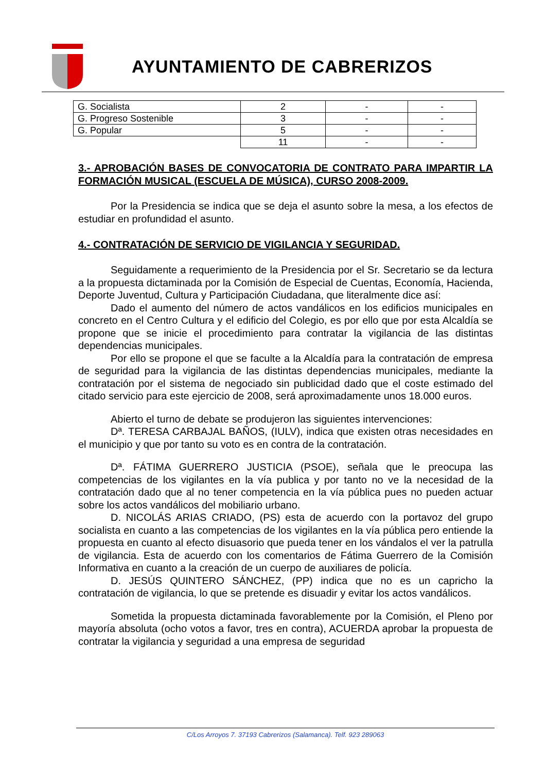AYUNTAMIENTO DE CABRERIZOS
| G. Socialista | 2 | - | - |
| G. Progreso Sostenible | 3 | - | - |
| G. Popular | 5 | - | - |
| | 11 | - | - |
3.- APROBACIÓN BASES DE CONVOCATORIA DE CONTRATO PARA IMPARTIR LA FORMACIÓN MUSICAL (ESCUELA DE MÚSICA), CURSO 2008-2009.
Por la Presidencia se indica que se deja el asunto sobre la mesa, a los efectos de estudiar en profundidad el asunto.
4.- CONTRATACIÓN DE SERVICIO DE VIGILANCIA Y SEGURIDAD.
Seguidamente a requerimiento de la Presidencia por el Sr. Secretario se da lectura a la propuesta dictaminada por la Comisión de Especial de Cuentas, Economía, Hacienda, Deporte Juventud, Cultura y Participación Ciudadana, que literalmente dice así:
Dado el aumento del número de actos vandálicos en los edificios municipales en concreto en el Centro Cultura y el edificio del Colegio, es por ello que por esta Alcaldía se propone que se inicie el procedimiento para contratar la vigilancia de las distintas dependencias municipales.
Por ello se propone el que se faculte a la Alcaldía para la contratación de empresa de seguridad para la vigilancia de las distintas dependencias municipales, mediante la contratación por el sistema de negociado sin publicidad dado que el coste estimado del citado servicio para este ejercicio de 2008, será aproximadamente unos 18.000 euros.
Abierto el turno de debate se produjeron las siguientes intervenciones:
Dª. TERESA CARBAJAL BAÑOS, (IULV), indica que existen otras necesidades en el municipio y que por tanto su voto es en contra de la contratación.
Dª. FÁTIMA GUERRERO JUSTICIA (PSOE), señala que le preocupa las competencias de los vigilantes en la vía publica y por tanto no ve la necesidad de la contratación dado que al no tener competencia en la vía pública pues no pueden actuar sobre los actos vandálicos del mobiliario urbano.
D. NICOLÁS ARIAS CRIADO, (PS) esta de acuerdo con la portavoz del grupo socialista en cuanto a las competencias de los vigilantes en la vía pública pero entiende la propuesta en cuanto al efecto disuasorio que pueda tener en los vándalos el ver la patrulla de vigilancia. Esta de acuerdo con los comentarios de Fátima Guerrero de la Comisión Informativa en cuanto a la creación de un cuerpo de auxiliares de policía.
D. JESÚS QUINTERO SÁNCHEZ, (PP) indica que no es un capricho la contratación de vigilancia, lo que se pretende es disuadir y evitar los actos vandálicos.
Sometida la propuesta dictaminada favorablemente por la Comisión, el Pleno por mayoría absoluta (ocho votos a favor, tres en contra), ACUERDA aprobar la propuesta de contratar la vigilancia y seguridad a una empresa de seguridad
C/Los Arroyos 7. 37193 Cabrerizos (Salamanca). Telf. 923 289063